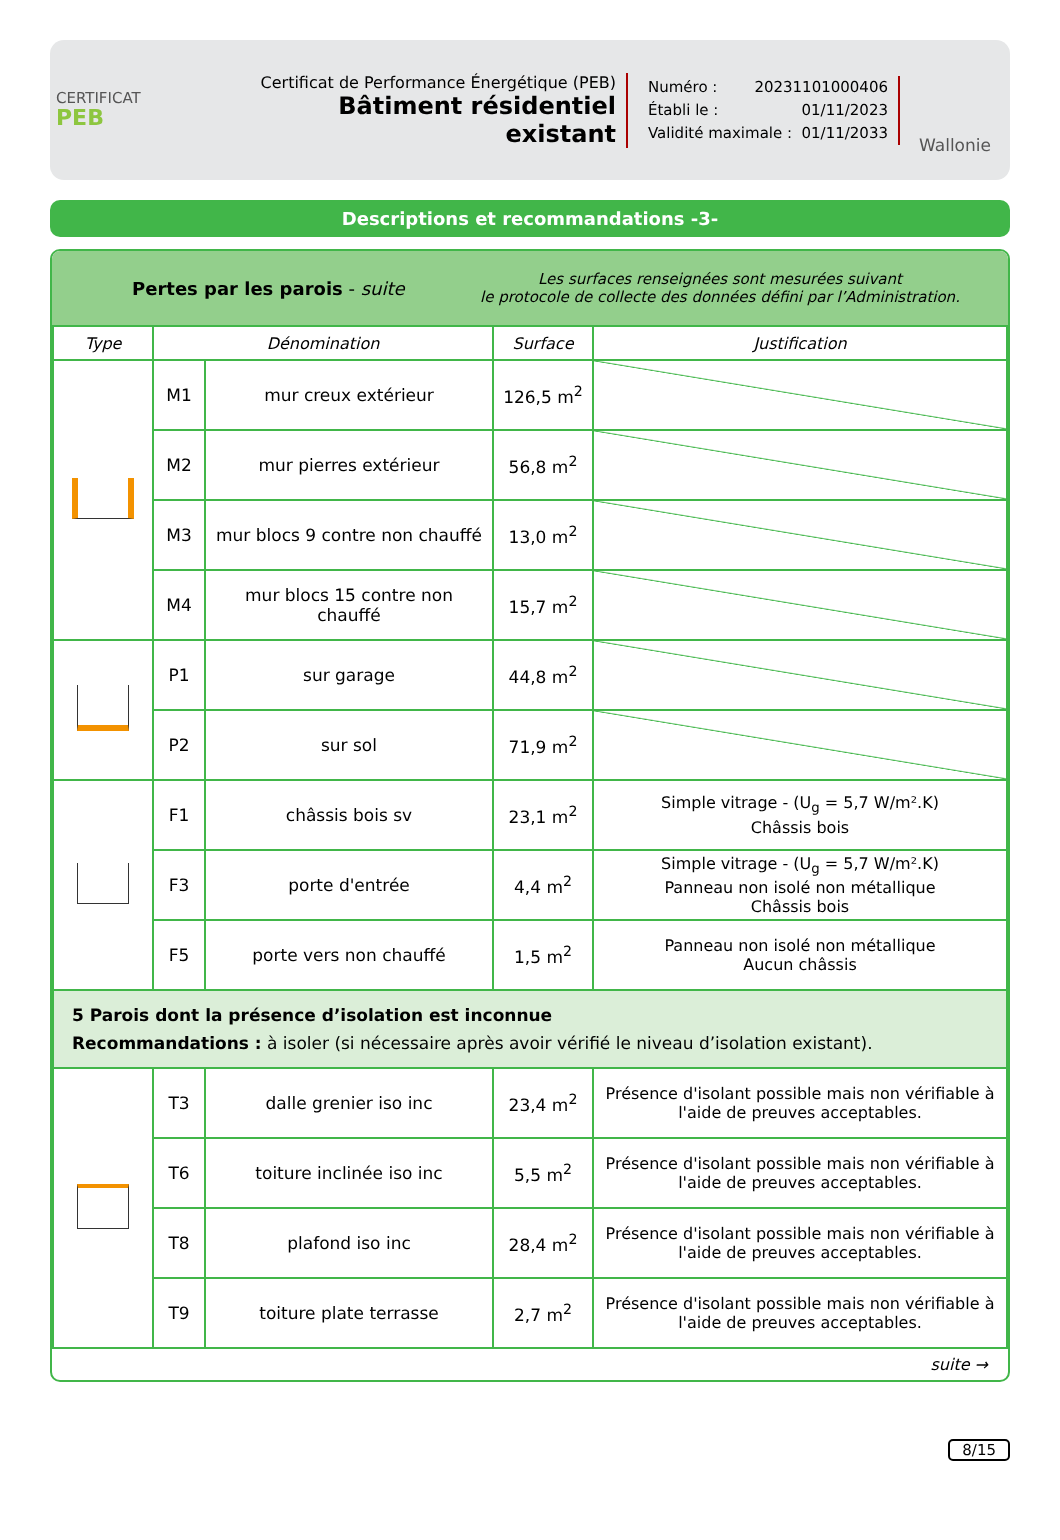CERTIFICAT
PEB
Certificat de Performance Énergétique (PEB)
Bâtiment résidentiel existant
Numéro : 20231101000406
Établi le : 01/11/2023
Validité maximale : 01/11/2033
Wallonie
Descriptions et recommandations -3-
Pertes par les parois - suite
Les surfaces renseignées sont mesurées suivant
le protocole de collecte des données défini par l’Administration.
| Type | Dénomination | | Surface | Justification |
| --- | --- | --- | --- | --- |
| | M1 | mur creux extérieur | 126,5 m<sup>2</sup> | |
| | M2 | mur pierres extérieur | 56,8 m<sup>2</sup> | |
| | M3 | mur blocs 9 contre non chauffé | 13,0 m<sup>2</sup> | |
| | M4 | mur blocs 15 contre non chauffé | 15,7 m<sup>2</sup> | |
| | P1 | sur garage | 44,8 m<sup>2</sup> | |
| | P2 | sur sol | 71,9 m<sup>2</sup> | |
| | F1 | châssis bois sv | 23,1 m<sup>2</sup> | Simple vitrage - (U<sub>g</sub> = 5,7 W/m².K) Châssis bois |
| | F3 | porte d'entrée | 4,4 m<sup>2</sup> | Simple vitrage - (U<sub>g</sub> = 5,7 W/m².K) Panneau non isolé non métallique Châssis bois |
| | F5 | porte vers non chauffé | 1,5 m<sup>2</sup> | Panneau non isolé non métallique Aucun châssis |
| 5 Parois dont la présence d’isolation est inconnue Recommandations : à isoler (si nécessaire après avoir vérifié le niveau d’isolation existant). | | | | |
| | T3 | dalle grenier iso inc | 23,4 m<sup>2</sup> | Présence d'isolant possible mais non vérifiable à l'aide de preuves acceptables. |
| | T6 | toiture inclinée iso inc | 5,5 m<sup>2</sup> | Présence d'isolant possible mais non vérifiable à l'aide de preuves acceptables. |
| | T8 | plafond iso inc | 28,4 m<sup>2</sup> | Présence d'isolant possible mais non vérifiable à l'aide de preuves acceptables. |
| | T9 | toiture plate terrasse | 2,7 m<sup>2</sup> | Présence d'isolant possible mais non vérifiable à l'aide de preuves acceptables. |
suite →
8/15